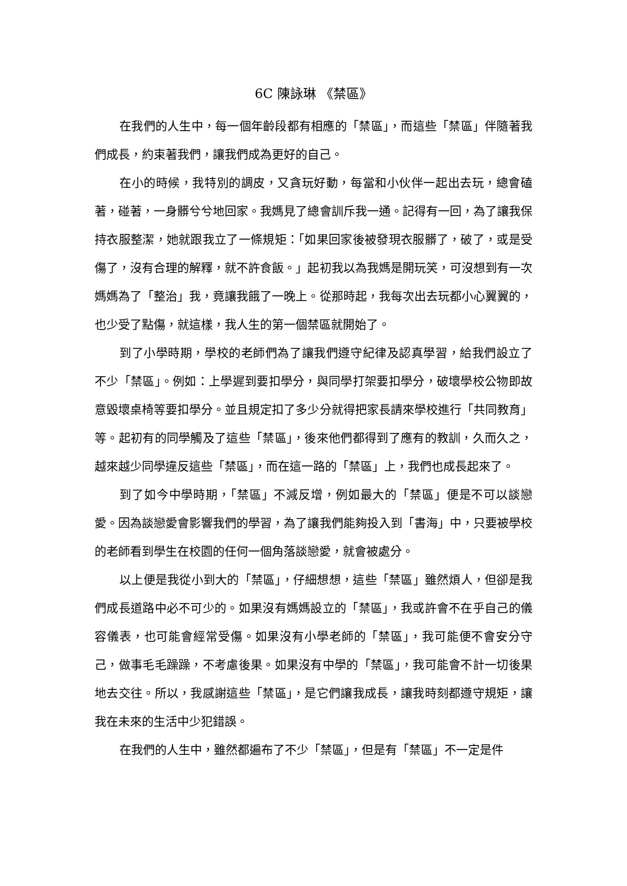6C 陳詠琳 《禁區》
在我們的人生中，每一個年齡段都有相應的「禁區」，而這些「禁區」伴隨著我們成長，約束著我們，讓我們成為更好的自己。
在小的時候，我特別的調皮，又貪玩好動，每當和小伙伴一起出去玩，總會磕著，碰著，一身髒兮兮地回家。我媽見了總會訓斥我一通。記得有一回，為了讓我保持衣服整潔，她就跟我立了一條規矩：「如果回家後被發現衣服髒了，破了，或是受傷了，沒有合理的解釋，就不許食飯。」起初我以為我媽是開玩笑，可沒想到有一次媽媽為了「整治」我，竟讓我餓了一晚上。從那時起，我每次出去玩都小心翼翼的，也少受了點傷，就這樣，我人生的第一個禁區就開始了。
到了小學時期，學校的老師們為了讓我們遵守紀律及認真學習，給我們設立了不少「禁區」。例如：上學遲到要扣學分，與同學打架要扣學分，破壞學校公物即故意毀壞桌椅等要扣學分。並且規定扣了多少分就得把家長請來學校進行「共同教育」等。起初有的同學觸及了這些「禁區」，後來他們都得到了應有的教訓，久而久之，越來越少同學違反這些「禁區」，而在這一路的「禁區」上，我們也成長起來了。
到了如今中學時期，「禁區」不減反增，例如最大的「禁區」便是不可以談戀愛。因為談戀愛會影響我們的學習，為了讓我們能夠投入到「書海」中，只要被學校的老師看到學生在校園的任何一個角落談戀愛，就會被處分。
以上便是我從小到大的「禁區」，仔細想想，這些「禁區」雖然煩人，但卻是我們成長道路中必不可少的。如果沒有媽媽設立的「禁區」，我或許會不在乎自己的儀容儀表，也可能會經常受傷。如果沒有小學老師的「禁區」，我可能便不會安分守己，做事毛毛躁躁，不考慮後果。如果沒有中學的「禁區」，我可能會不計一切後果地去交往。所以，我感謝這些「禁區」，是它們讓我成長，讓我時刻都遵守規矩，讓我在未來的生活中少犯錯誤。
在我們的人生中，雖然都遍布了不少「禁區」，但是有「禁區」不一定是件